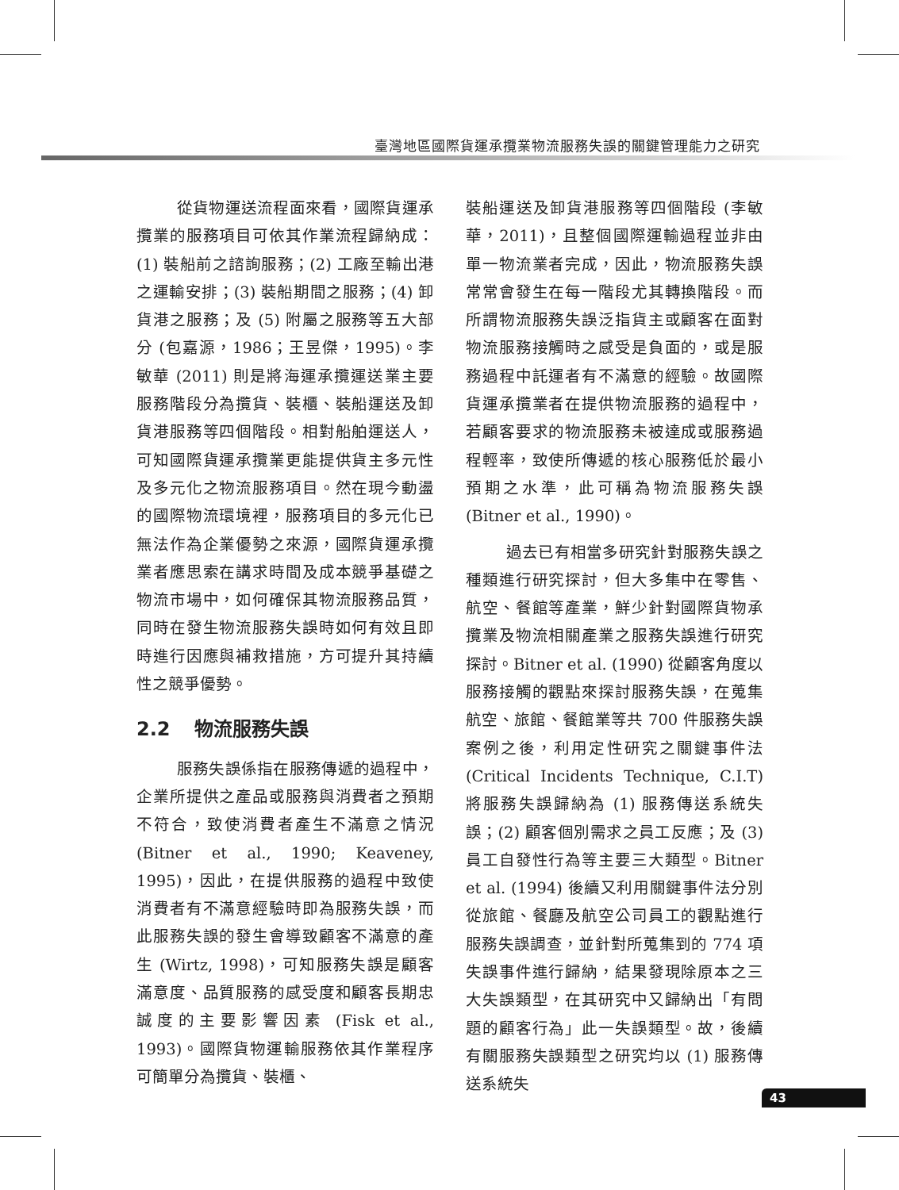臺灣地區國際貨運承攬業物流服務失誤的關鍵管理能力之研究
從貨物運送流程面來看，國際貨運承攬業的服務項目可依其作業流程歸納成：(1) 裝船前之諮詢服務；(2) 工廠至輸出港之運輸安排；(3) 裝船期間之服務；(4) 卸貨港之服務；及 (5) 附屬之服務等五大部分 (包嘉源，1986；王昱傑，1995)。李敏華 (2011) 則是將海運承攬運送業主要服務階段分為攬貨、裝櫃、裝船運送及卸貨港服務等四個階段。相對船舶運送人，可知國際貨運承攬業更能提供貨主多元性及多元化之物流服務項目。然在現今動盪的國際物流環境裡，服務項目的多元化已無法作為企業優勢之來源，國際貨運承攬業者應思索在講求時間及成本競爭基礎之物流市場中，如何確保其物流服務品質，同時在發生物流服務失誤時如何有效且即時進行因應與補救措施，方可提升其持續性之競爭優勢。
2.2 物流服務失誤
服務失誤係指在服務傳遞的過程中，企業所提供之產品或服務與消費者之預期不符合，致使消費者產生不滿意之情況 (Bitner et al., 1990; Keaveney, 1995)，因此，在提供服務的過程中致使消費者有不滿意經驗時即為服務失誤，而此服務失誤的發生會導致顧客不滿意的產生 (Wirtz, 1998)，可知服務失誤是顧客滿意度、品質服務的感受度和顧客長期忠誠度的主要影響因素 (Fisk et al., 1993)。國際貨物運輸服務依其作業程序可簡單分為攬貨、裝櫃、
裝船運送及卸貨港服務等四個階段 (李敏華，2011)，且整個國際運輸過程並非由單一物流業者完成，因此，物流服務失誤常常會發生在每一階段尤其轉換階段。而所謂物流服務失誤泛指貨主或顧客在面對物流服務接觸時之感受是負面的，或是服務過程中託運者有不滿意的經驗。故國際貨運承攬業者在提供物流服務的過程中，若顧客要求的物流服務未被達成或服務過程輕率，致使所傳遞的核心服務低於最小預期之水準，此可稱為物流服務失誤 (Bitner et al., 1990)。
過去已有相當多研究針對服務失誤之種類進行研究探討，但大多集中在零售、航空、餐館等產業，鮮少針對國際貨物承攬業及物流相關產業之服務失誤進行研究探討。Bitner et al. (1990) 從顧客角度以服務接觸的觀點來探討服務失誤，在蒐集航空、旅館、餐館業等共 700 件服務失誤案例之後，利用定性研究之關鍵事件法 (Critical Incidents Technique, C.I.T) 將服務失誤歸納為 (1) 服務傳送系統失誤；(2) 顧客個別需求之員工反應；及 (3) 員工自發性行為等主要三大類型。Bitner et al. (1994) 後續又利用關鍵事件法分別從旅館、餐廳及航空公司員工的觀點進行服務失誤調查，並針對所蒐集到的 774 項失誤事件進行歸納，結果發現除原本之三大失誤類型，在其研究中又歸納出「有問題的顧客行為」此一失誤類型。故，後續有關服務失誤類型之研究均以 (1) 服務傳送系統失
43